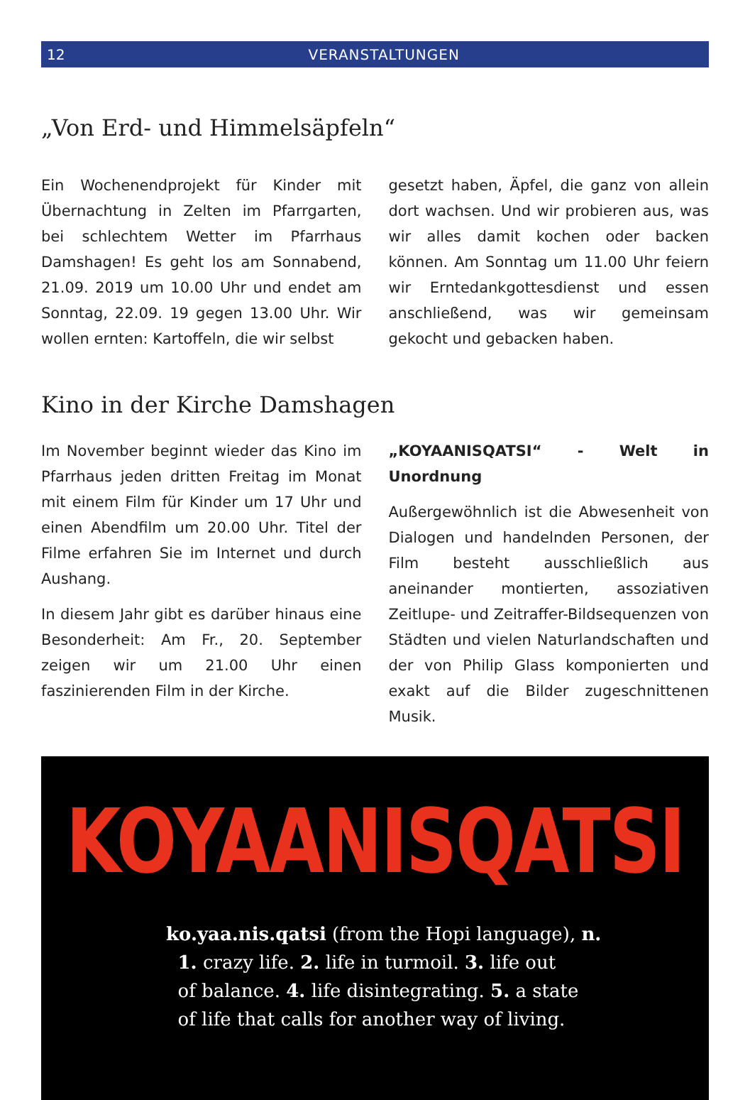12 VERANSTALTUNGEN
„Von Erd- und Himmelsäpfeln“
Ein Wochenendprojekt für Kinder mit Übernachtung in Zelten im Pfarrgarten, bei schlechtem Wetter im Pfarrhaus Damshagen! Es geht los am Sonnabend, 21.09. 2019 um 10.00 Uhr und endet am Sonntag, 22.09. 19 gegen 13.00 Uhr. Wir wollen ernten: Kartoffeln, die wir selbst
gesetzt haben, Äpfel, die ganz von allein dort wachsen. Und wir probieren aus, was wir alles damit kochen oder backen können. Am Sonntag um 11.00 Uhr feiern wir Erntedankgottesdienst und essen anschließend, was wir gemeinsam gekocht und gebacken haben.
Kino in der Kirche Damshagen
Im November beginnt wieder das Kino im Pfarrhaus jeden dritten Freitag im Monat mit einem Film für Kinder um 17 Uhr und einen Abendfilm um 20.00 Uhr. Titel der Filme erfahren Sie im Internet und durch Aushang.
In diesem Jahr gibt es darüber hinaus eine Besonderheit: Am Fr., 20. September zeigen wir um 21.00 Uhr einen faszinierenden Film in der Kirche.
„KOYAANISQATSI“ - Welt in Unordnung
Außergewöhnlich ist die Abwesenheit von Dialogen und handelnden Personen, der Film besteht ausschließlich aus aneinander montierten, assoziativen Zeitlupe- und Zeitraffer-Bildsequenzen von Städten und vielen Naturlandschaften und der von Philip Glass komponierten und exakt auf die Bilder zugeschnittenen Musik.
KOYAANISQATSI
ko.yaa.nis.qatsi (from the Hopi language), n.
1. crazy life. 2. life in turmoil. 3. life out
of balance. 4. life disintegrating. 5. a state
of life that calls for another way of living.